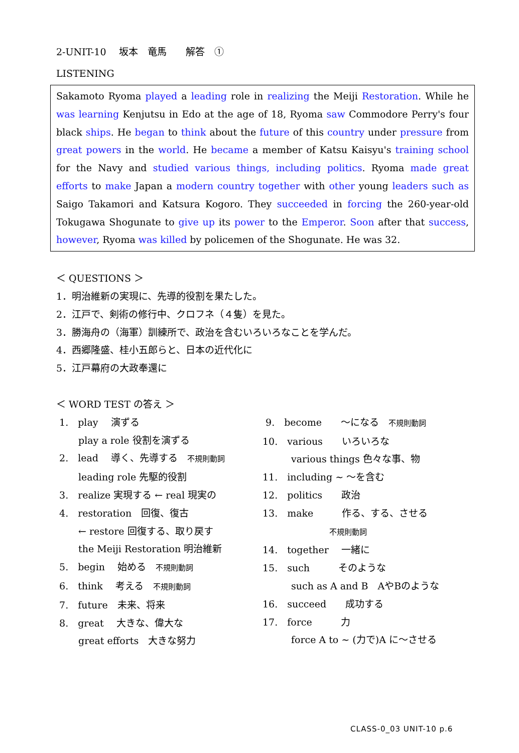2-UNIT-10　 坂本　竜馬　　解答　①
LISTENING
Sakamoto Ryoma played a leading role in realizing the Meiji Restoration. While he was learning Kenjutsu in Edo at the age of 18, Ryoma saw Commodore Perry's four black ships. He began to think about the future of this country under pressure from great powers in the world. He became a member of Katsu Kaisyu's training school for the Navy and studied various things, including politics. Ryoma made great efforts to make Japan a modern country together with other young leaders such as Saigo Takamori and Katsura Kogoro. They succeeded in forcing the 260-year-old Tokugawa Shogunate to give up its power to the Emperor. Soon after that success, however, Ryoma was killed by policemen of the Shogunate. He was 32.
＜ QUESTIONS ＞
1．明治維新の実現に、先導的役割を果たした。
2．江戸で、剣術の修行中、クロフネ（４隻）を見た。
3．勝海舟の（海軍）訓練所で、政治を含むいろいろなことを学んだ。
4．西郷隆盛、桂小五郎らと、日本の近代化に
5．江戸幕府の大政奉還に
＜ WORD TEST の答え ＞
1.　play　 演ずる
　　 play a role 役割を演ずる
2.　lead　 導く、先導する　不規則動詞
　　 leading role 先駆的役割
3.　realize 実現する ← real 現実の
4.　restoration　回復、復古
　　 ← restore 回復する、取り戻す
　　 the Meiji Restoration 明治維新
5.　begin　 始める　不規則動詞
6.　think　 考える　不規則動詞
7.　future　未来、将来
8.　great　 大きな、偉大な
　　 great efforts　大きな努力
9.　become　　～になる　不規則動詞
10.　various　　いろいろな
　　　various things 色々な事、物
11.　including ~ ～を含む
12.　politics　　政治
13.　make　　　作る、する、させる
　　　　　　　不規則動詞
14.　together　 一緒に
15.　such　　　そのような
　　　such as A and B　AやBのような
16.　succeed　　成功する
17.　force　　　力
　　　force A to ~ (力で)A に～させる
CLASS-0_03 UNIT-10 p.6